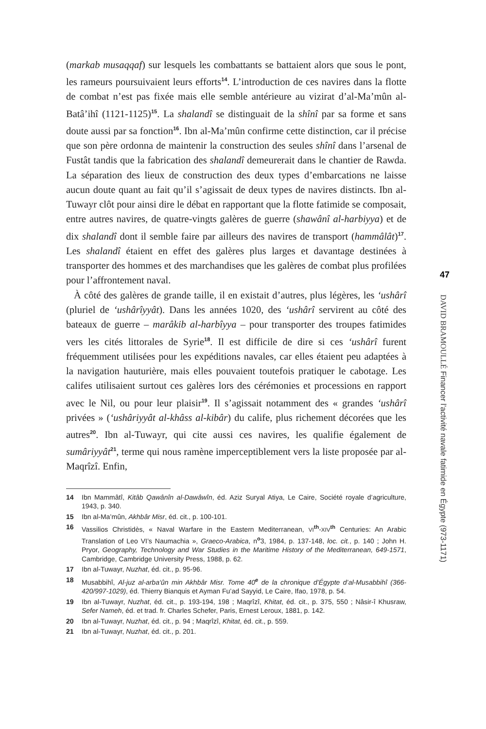(markab musaqqaf) sur lesquels les combattants se battaient alors que sous le pont, les rameurs poursuivaient leurs efforts<sup>14</sup>. L’introduction de ces navires dans la flotte de combat n’est pas fixée mais elle semble antérieure au vizirat d’al-Ma’mûn al-Batâ’ihî (1121-1125)<sup>15</sup>. La shalandî se distinguait de la shînî par sa forme et sans doute aussi par sa fonction<sup>16</sup>. Ibn al-Ma’mûn confirme cette distinction, car il précise que son père ordonna de maintenir la construction des seules shînî dans l’arsenal de Fustât tandis que la fabrication des shalandî demeurerait dans le chantier de Rawda. La séparation des lieux de construction des deux types d’embarcations ne laisse aucun doute quant au fait qu’il s’agissait de deux types de navires distincts. Ibn al-Tuwayr clôt pour ainsi dire le débat en rapportant que la flotte fatimide se composait, entre autres navires, de quatre-vingts galères de guerre (shawânî al-harbiyya) et de dix shalandî dont il semble faire par ailleurs des navires de transport (hammâlât)<sup>17</sup>. Les shalandî étaient en effet des galères plus larges et davantage destinées à transporter des hommes et des marchandises que les galères de combat plus profilées pour l’affrontement naval.
À côté des galères de grande taille, il en existait d’autres, plus légères, les ‘ushârî (pluriel de ‘ushârîyyât). Dans les années 1020, des ‘ushârî servirent au côté des bateaux de guerre – marâkib al-harbîyya – pour transporter des troupes fatimides vers les cités littorales de Syrie<sup>18</sup>. Il est difficile de dire si ces ‘ushârî furent fréquemment utilisées pour les expéditions navales, car elles étaient peu adaptées à la navigation hauturière, mais elles pouvaient toutefois pratiquer le cabotage. Les califes utilisaient surtout ces galères lors des cérémonies et processions en rapport avec le Nil, ou pour leur plaisir<sup>19</sup>. Il s’agissait notamment des « grandes ‘ushârî privées » (‘ushâriyyât al-khâss al-kibâr) du calife, plus richement décorées que les autres<sup>20</sup>. Ibn al-Tuwayr, qui cite aussi ces navires, les qualifie également de sumâriyyât<sup>21</sup>, terme qui nous ramène imperceptiblement vers la liste proposée par al-Maqrîzî. Enfin,
14 Ibn Mammâtî, Kitâb Qawânîn al-Dawâwîn, éd. Aziz Suryal Atiya, Le Caire, Société royale d’agriculture, 1943, p. 340.
15 Ibn al-Ma’mûn, Akhbâr Misr, éd. cit., p. 100-101.
16 Vassilios Christidès, « Naval Warfare in the Eastern Mediterranean, VI<sup>th</sup>-XIV<sup>th</sup> Centuries: An Arabic Translation of Leo VI’s Naumachia », Graeco-Arabica, n<sup>o</sup>3, 1984, p. 137-148, loc. cit., p. 140 ; John H. Pryor, Geography, Technology and War Studies in the Maritime History of the Mediterranean, 649-1571, Cambridge, Cambridge University Press, 1988, p. 62.
17 Ibn al-Tuwayr, Nuzhat, éd. cit., p. 95-96.
18 Musabbihî, Al-juz al-arba‘ûn min Akhbâr Misr. Tome 40<sup>e</sup> de la chronique d’Égypte d’al-Musabbihî (366-420/997-1029), éd. Thierry Bianquis et Ayman Fu’ad Sayyid, Le Caire, Ifao, 1978, p. 54.
19 Ibn al-Tuwayr, Nuzhat, éd. cit., p. 193-194, 198 ; Maqrîzî, Khitat, éd. cit., p. 375, 550 ; Nâsir-î Khusraw, Sefer Nameh, éd. et trad. fr. Charles Schefer, Paris, Ernest Leroux, 1881, p. 142.
20 Ibn al-Tuwayr, Nuzhat, éd. cit., p. 94 ; Maqrîzî, Khitat, éd. cit., p. 559.
21 Ibn al-Tuwayr, Nuzhat, éd. cit., p. 201.
47
DAVID BRAMOULLÉ Financer l’activité navale fatimide en Égypte (973-1171)